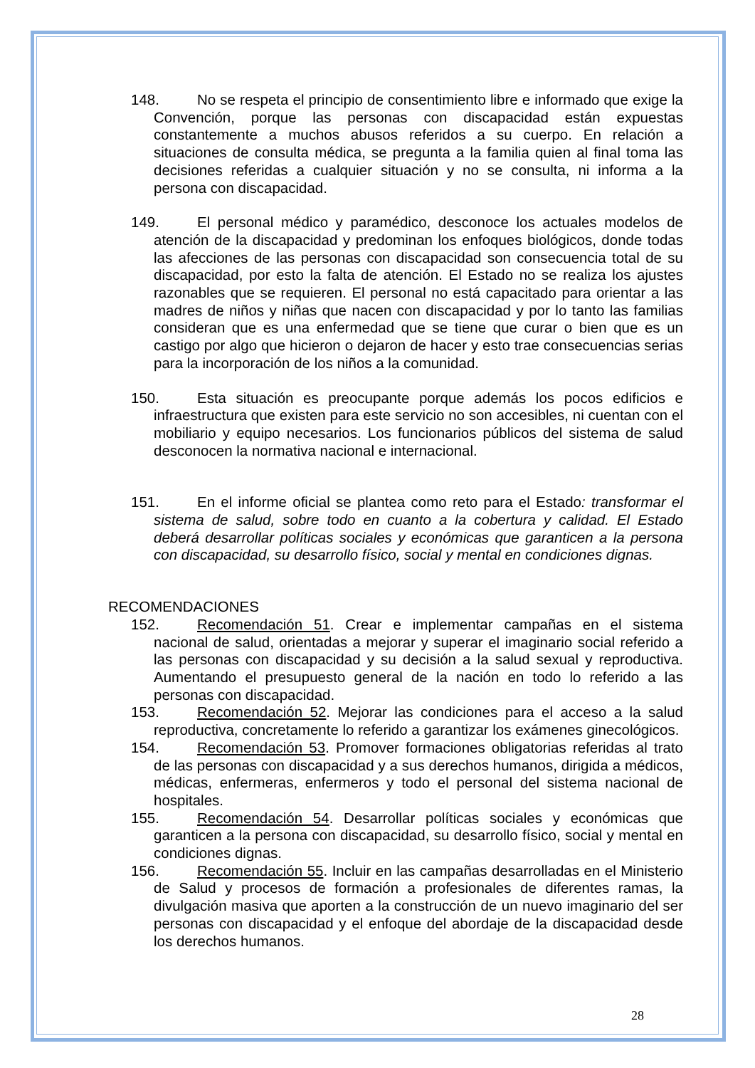148. No se respeta el principio de consentimiento libre e informado que exige la Convención, porque las personas con discapacidad están expuestas constantemente a muchos abusos referidos a su cuerpo. En relación a situaciones de consulta médica, se pregunta a la familia quien al final toma las decisiones referidas a cualquier situación y no se consulta, ni informa a la persona con discapacidad.
149. El personal médico y paramédico, desconoce los actuales modelos de atención de la discapacidad y predominan los enfoques biológicos, donde todas las afecciones de las personas con discapacidad son consecuencia total de su discapacidad, por esto la falta de atención. El Estado no se realiza los ajustes razonables que se requieren. El personal no está capacitado para orientar a las madres de niños y niñas que nacen con discapacidad y por lo tanto las familias consideran que es una enfermedad que se tiene que curar o bien que es un castigo por algo que hicieron o dejaron de hacer y esto trae consecuencias serias para la incorporación de los niños a la comunidad.
150. Esta situación es preocupante porque además los pocos edificios e infraestructura que existen para este servicio no son accesibles, ni cuentan con el mobiliario y equipo necesarios. Los funcionarios públicos del sistema de salud desconocen la normativa nacional e internacional.
151. En el informe oficial se plantea como reto para el Estado: transformar el sistema de salud, sobre todo en cuanto a la cobertura y calidad. El Estado deberá desarrollar políticas sociales y económicas que garanticen a la persona con discapacidad, su desarrollo físico, social y mental en condiciones dignas.
RECOMENDACIONES
152. Recomendación 51. Crear e implementar campañas en el sistema nacional de salud, orientadas a mejorar y superar el imaginario social referido a las personas con discapacidad y su decisión a la salud sexual y reproductiva. Aumentando el presupuesto general de la nación en todo lo referido a las personas con discapacidad.
153. Recomendación 52. Mejorar las condiciones para el acceso a la salud reproductiva, concretamente lo referido a garantizar los exámenes ginecológicos.
154. Recomendación 53. Promover formaciones obligatorias referidas al trato de las personas con discapacidad y a sus derechos humanos, dirigida a médicos, médicas, enfermeras, enfermeros y todo el personal del sistema nacional de hospitales.
155. Recomendación 54. Desarrollar políticas sociales y económicas que garanticen a la persona con discapacidad, su desarrollo físico, social y mental en condiciones dignas.
156. Recomendación 55. Incluir en las campañas desarrolladas en el Ministerio de Salud y procesos de formación a profesionales de diferentes ramas, la divulgación masiva que aporten a la construcción de un nuevo imaginario del ser personas con discapacidad y el enfoque del abordaje de la discapacidad desde los derechos humanos.
28